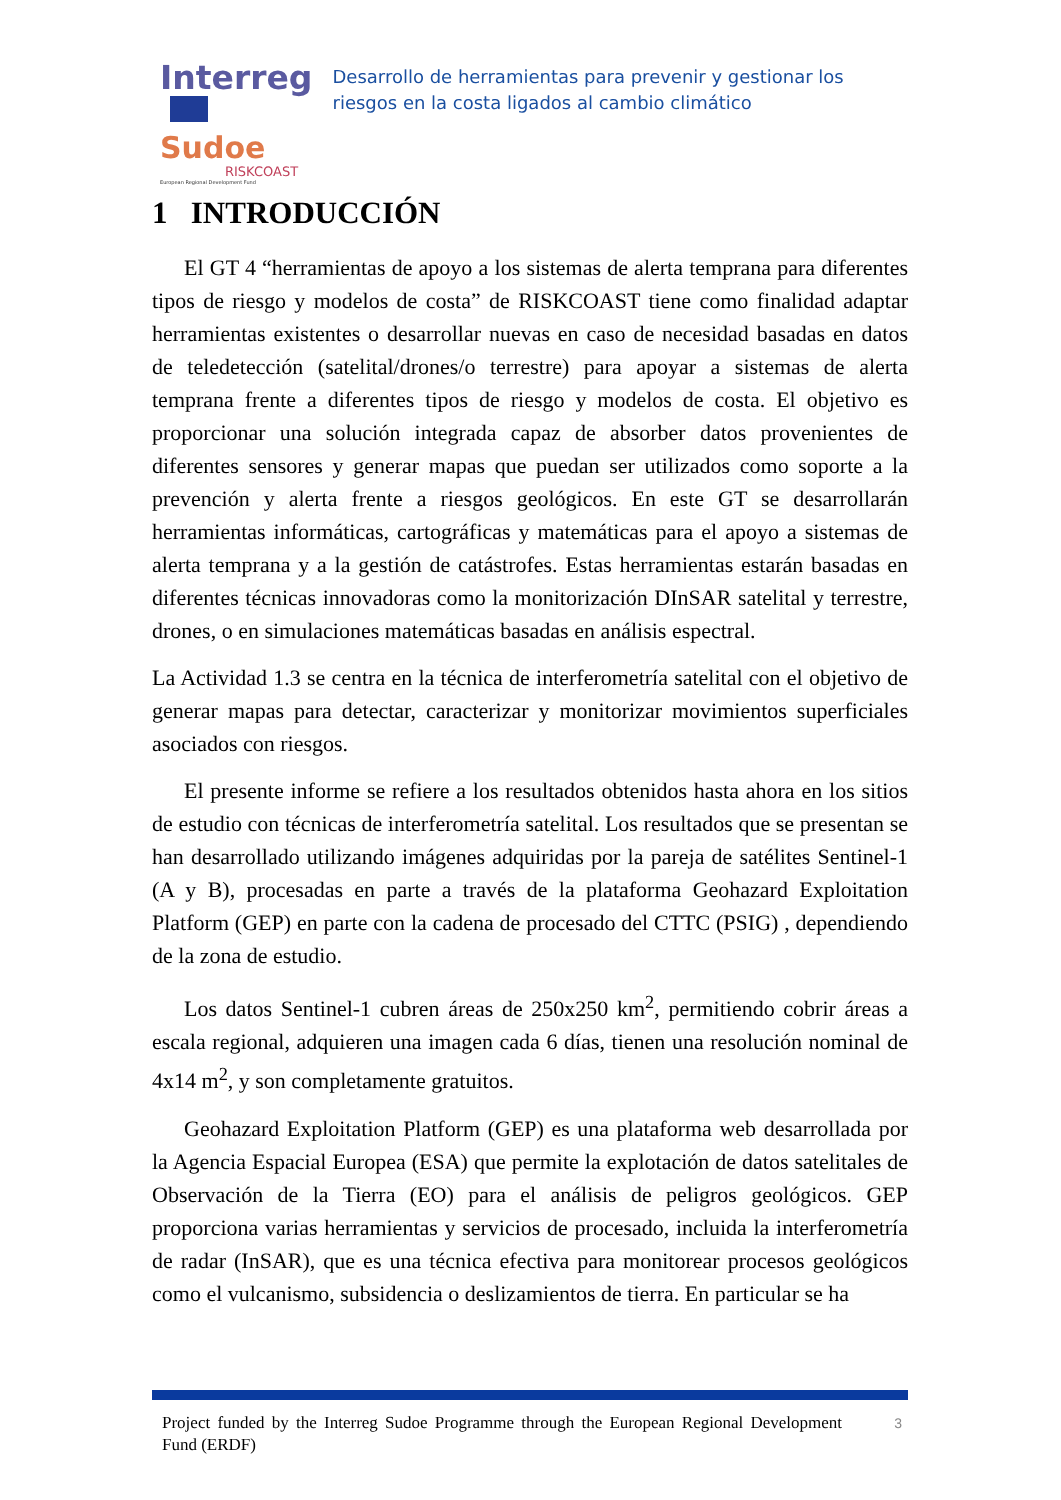Interreg
Sudoe
RISKCOAST
European Regional Development Fund
Desarrollo de herramientas para prevenir y gestionar los riesgos en la costa ligados al cambio climático
1 INTRODUCCIÓN
El GT 4 “herramientas de apoyo a los sistemas de alerta temprana para diferentes tipos de riesgo y modelos de costa” de RISKCOAST tiene como finalidad adaptar herramientas existentes o desarrollar nuevas en caso de necesidad basadas en datos de teledetección (satelital/drones/o terrestre) para apoyar a sistemas de alerta temprana frente a diferentes tipos de riesgo y modelos de costa. El objetivo es proporcionar una solución integrada capaz de absorber datos provenientes de diferentes sensores y generar mapas que puedan ser utilizados como soporte a la prevención y alerta frente a riesgos geológicos. En este GT se desarrollarán herramientas informáticas, cartográficas y matemáticas para el apoyo a sistemas de alerta temprana y a la gestión de catástrofes. Estas herramientas estarán basadas en diferentes técnicas innovadoras como la monitorización DInSAR satelital y terrestre, drones, o en simulaciones matemáticas basadas en análisis espectral.
La Actividad 1.3 se centra en la técnica de interferometría satelital con el objetivo de generar mapas para detectar, caracterizar y monitorizar movimientos superficiales asociados con riesgos.
El presente informe se refiere a los resultados obtenidos hasta ahora en los sitios de estudio con técnicas de interferometría satelital. Los resultados que se presentan se han desarrollado utilizando imágenes adquiridas por la pareja de satélites Sentinel-1 (A y B), procesadas en parte a través de la plataforma Geohazard Exploitation Platform (GEP) en parte con la cadena de procesado del CTTC (PSIG) , dependiendo de la zona de estudio.
Los datos Sentinel-1 cubren áreas de 250x250 km<sup>2</sup>, permitiendo cobrir áreas a escala regional, adquieren una imagen cada 6 días, tienen una resolución nominal de 4x14 m<sup>2</sup>, y son completamente gratuitos.
Geohazard Exploitation Platform (GEP) es una plataforma web desarrollada por la Agencia Espacial Europea (ESA) que permite la explotación de datos satelitales de Observación de la Tierra (EO) para el análisis de peligros geológicos. GEP proporciona varias herramientas y servicios de procesado, incluida la interferometría de radar (InSAR), que es una técnica efectiva para monitorear procesos geológicos como el vulcanismo, subsidencia o deslizamientos de tierra. En particular se ha
Project funded by the Interreg Sudoe Programme through the European Regional Development Fund (ERDF)
3